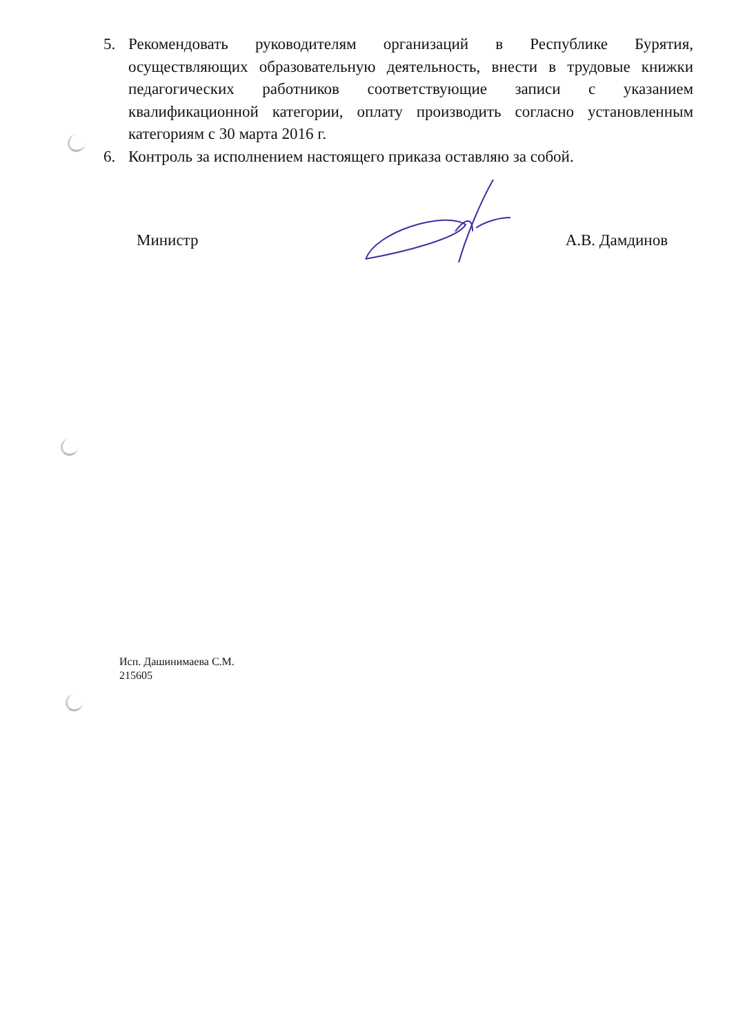5. Рекомендовать руководителям организаций в Республике Бурятия, осуществляющих образовательную деятельность, внести в трудовые книжки педагогических работников соответствующие записи с указанием квалификационной категории, оплату производить согласно установленным категориям с 30 марта 2016 г.
6. Контроль за исполнением настоящего приказа оставляю за собой.
Министр А.В. Дамдинов
Исп. Дашинимаева С.М.
215605